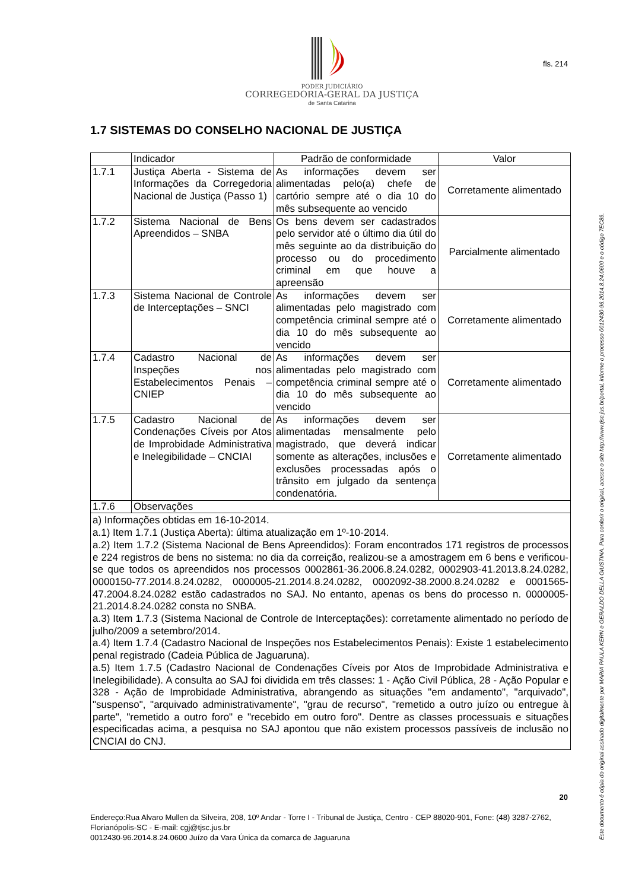fls. 214
PODER JUDICIÁRIO
CORREGEDORIA-GERAL DA JUSTIÇA
de Santa Catarina
1.7 SISTEMAS DO CONSELHO NACIONAL DE JUSTIÇA
| | Indicador | Padrão de conformidade | Valor |
| 1.7.1 | Justiça Aberta - Sistema de Informações da Corregedoria Nacional de Justiça (Passo 1) | As informações devem ser alimentadas pelo(a) chefe de cartório sempre até o dia 10 do mês subsequente ao vencido | Corretamente alimentado |
| 1.7.2 | Sistema Nacional de Bens Apreendidos – SNBA | Os bens devem ser cadastrados pelo servidor até o último dia útil do mês seguinte ao da distribuição do processo ou do procedimento criminal em que houve a apreensão | Parcialmente alimentado |
| 1.7.3 | Sistema Nacional de Controle de Interceptações – SNCI | As informações devem ser alimentadas pelo magistrado com competência criminal sempre até o dia 10 do mês subsequente ao vencido | Corretamente alimentado |
| 1.7.4 | Cadastro Nacional de Inspeções nos Estabelecimentos Penais – CNIEP | As informações devem ser alimentadas pelo magistrado com competência criminal sempre até o dia 10 do mês subsequente ao vencido | Corretamente alimentado |
| 1.7.5 | Cadastro Nacional de Condenações Cíveis por Atos de Improbidade Administrativa e Inelegibilidade – CNCIAI | As informações devem ser alimentadas mensalmente pelo magistrado, que deverá indicar somente as alterações, inclusões e exclusões processadas após o trânsito em julgado da sentença condenatória. | Corretamente alimentado |
| 1.7.6 | Observações | | |
| a) Informações obtidas em 16-10-2014. a.1) Item 1.7.1 (Justiça Aberta): última atualização em 1º-10-2014. a.2) Item 1.7.2 (Sistema Nacional de Bens Apreendidos): Foram encontrados 171 registros de processos e 224 registros de bens no sistema: no dia da correição, realizou-se a amostragem em 6 bens e verificou-se que todos os apreendidos nos processos 0002861-36.2006.8.24.0282, 0002903-41.2013.8.24.0282, 0000150-77.2014.8.24.0282, 0000005-21.2014.8.24.0282, 0002092-38.2000.8.24.0282 e 0001565-47.2004.8.24.0282 estão cadastrados no SAJ. No entanto, apenas os bens do processo n. 0000005-21.2014.8.24.0282 consta no SNBA. a.3) Item 1.7.3 (Sistema Nacional de Controle de Interceptações): corretamente alimentado no período de julho/2009 a setembro/2014. a.4) Item 1.7.4 (Cadastro Nacional de Inspeções nos Estabelecimentos Penais): Existe 1 estabelecimento penal registrado (Cadeia Pública de Jaguaruna). a.5) Item 1.7.5 (Cadastro Nacional de Condenações Cíveis por Atos de Improbidade Administrativa e Inelegibilidade). A consulta ao SAJ foi dividida em três classes: 1 - Ação Civil Pública, 28 - Ação Popular e 328 - Ação de Improbidade Administrativa, abrangendo as situações "em andamento", "arquivado", "suspenso", "arquivado administrativamente", "grau de recurso", "remetido a outro juízo ou entregue à parte", "remetido a outro foro" e "recebido em outro foro". Dentre as classes processuais e situações especificadas acima, a pesquisa no SAJ apontou que não existem processos passíveis de inclusão no CNCIAI do CNJ. | | | |
20
Endereço:Rua Alvaro Mullen da Silveira, 208, 10º Andar - Torre I - Tribunal de Justiça, Centro - CEP 88020-901, Fone: (48) 3287-2762, Florianópolis-SC - E-mail: cgj@tjsc.jus.br
0012430-96.2014.8.24.0600 Juízo da Vara Única da comarca de Jaguaruna
Este documento é cópia do original assinado digitalmente por MARIA PAULA KERN e GERALDO DELLA GIUSTINA. Para conferir o original, acesse o site http://www.tjsc.jus.br/portal, informe o processo 0012430-96.2014.8.24.0600 e o código 7EC89.